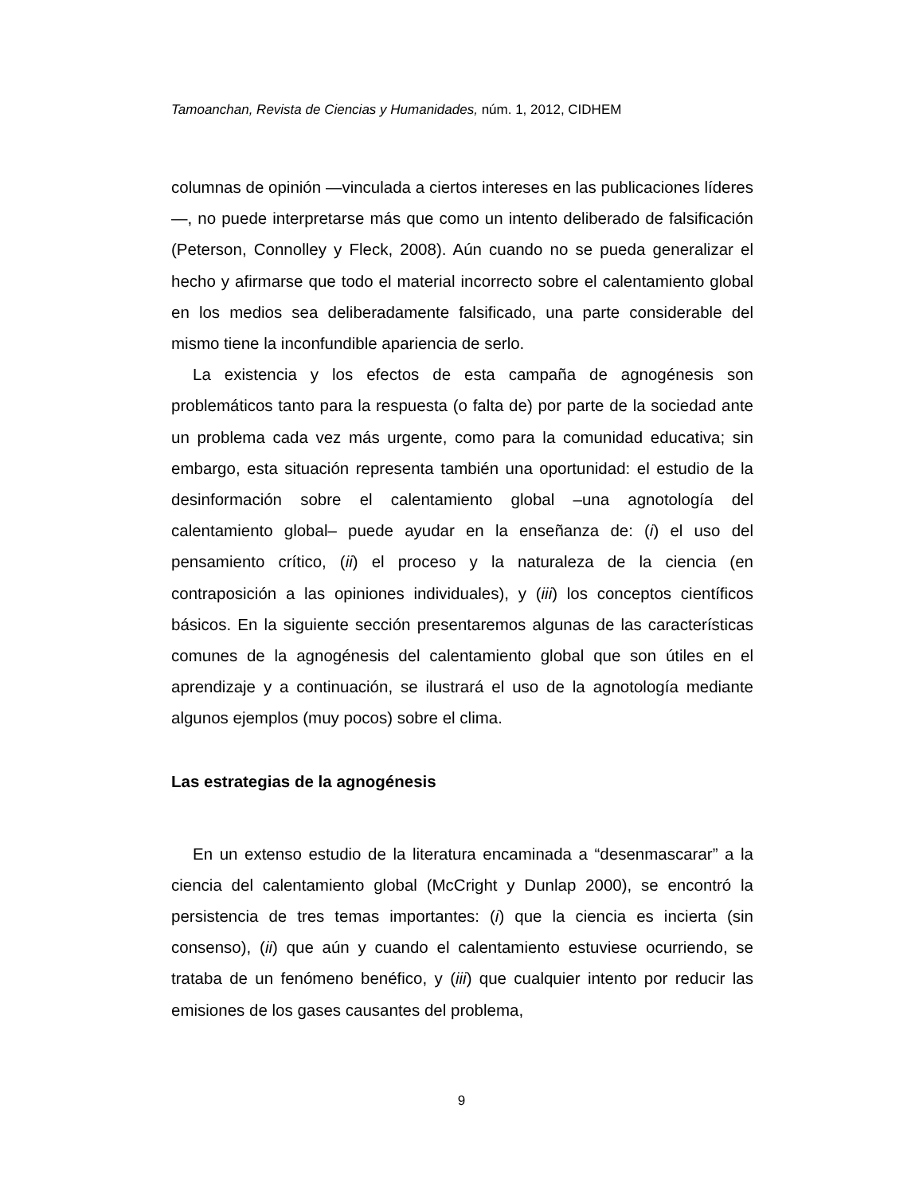Tamoanchan, Revista de Ciencias y Humanidades, núm. 1, 2012, CIDHEM
columnas de opinión —vinculada a ciertos intereses en las publicaciones líderes—, no puede interpretarse más que como un intento deliberado de falsificación (Peterson, Connolley y Fleck, 2008). Aún cuando no se pueda generalizar el hecho y afirmarse que todo el material incorrecto sobre el calentamiento global en los medios sea deliberadamente falsificado, una parte considerable del mismo tiene la inconfundible apariencia de serlo.
La existencia y los efectos de esta campaña de agnogénesis son problemáticos tanto para la respuesta (o falta de) por parte de la sociedad ante un problema cada vez más urgente, como para la comunidad educativa; sin embargo, esta situación representa también una oportunidad: el estudio de la desinformación sobre el calentamiento global –una agnotología del calentamiento global– puede ayudar en la enseñanza de: (i) el uso del pensamiento crítico, (ii) el proceso y la naturaleza de la ciencia (en contraposición a las opiniones individuales), y (iii) los conceptos científicos básicos. En la siguiente sección presentaremos algunas de las características comunes de la agnogénesis del calentamiento global que son útiles en el aprendizaje y a continuación, se ilustrará el uso de la agnotología mediante algunos ejemplos (muy pocos) sobre el clima.
Las estrategias de la agnogénesis
En un extenso estudio de la literatura encaminada a “desenmascarar” a la ciencia del calentamiento global (McCright y Dunlap 2000), se encontró la persistencia de tres temas importantes: (i) que la ciencia es incierta (sin consenso), (ii) que aún y cuando el calentamiento estuviese ocurriendo, se trataba de un fenómeno benéfico, y (iii) que cualquier intento por reducir las emisiones de los gases causantes del problema,
9